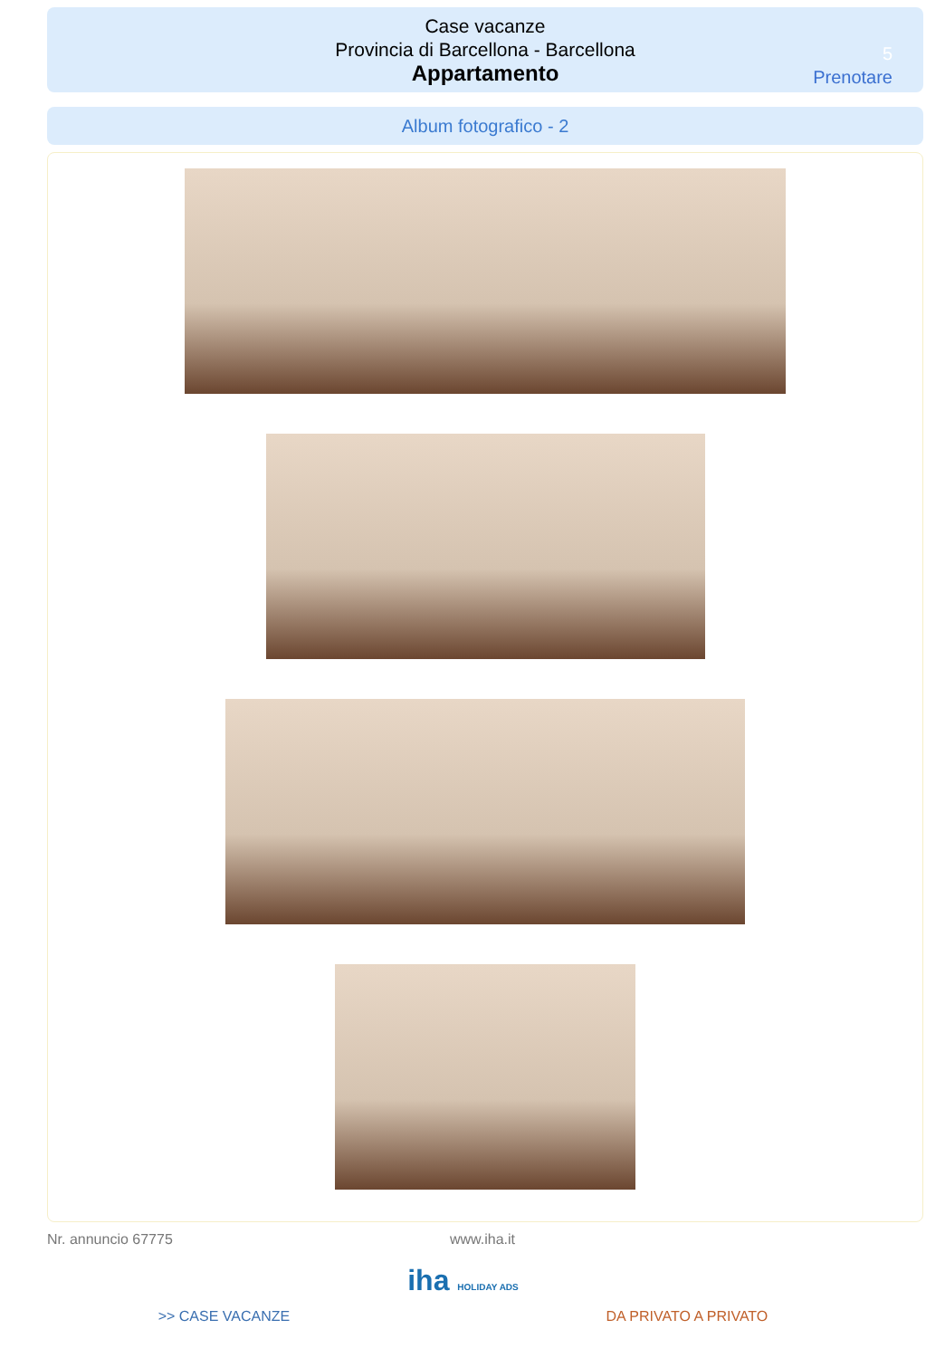Case vacanze
Provincia di Barcellona - Barcellona
Appartamento
5
Prenotare
Album fotografico - 2
Nr. annuncio 67775 www.iha.it
iha HOLIDAY ADS
>> CASE VACANZE DA PRIVATO A PRIVATO